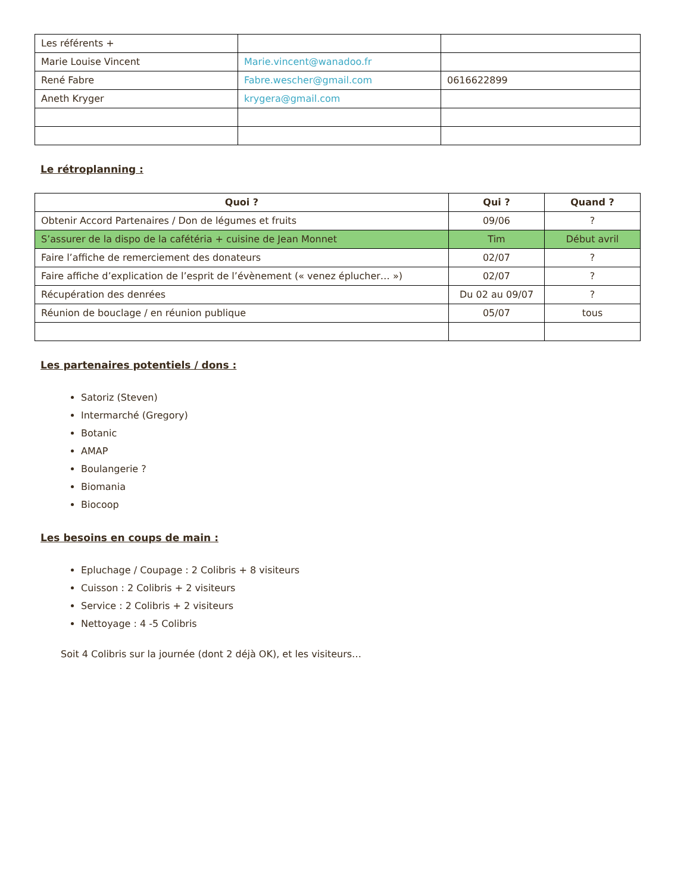| Les référents + | | |
| Marie Louise Vincent | Marie.vincent@wanadoo.fr | |
| René Fabre | Fabre.wescher@gmail.com | 0616622899 |
| Aneth Kryger | krygera@gmail.com | |
Le rétroplanning :
| Quoi ? | Qui ? | Quand ? |
| --- | --- | --- |
| Obtenir Accord Partenaires / Don de légumes et fruits | 09/06 | ? |
| S’assurer de la dispo de la cafétéria + cuisine de Jean Monnet | Tim | Début avril |
| Faire l’affiche de remerciement des donateurs | 02/07 | ? |
| Faire affiche d’explication de l’esprit de l’évènement (« venez éplucher… ») | 02/07 | ? |
| Récupération des denrées | Du 02 au 09/07 | ? |
| Réunion de bouclage / en réunion publique | 05/07 | tous |
Les partenaires potentiels / dons :
Satoriz (Steven)
Intermarché (Gregory)
Botanic
AMAP
Boulangerie ?
Biomania
Biocoop
Les besoins en coups de main :
Epluchage / Coupage : 2 Colibris + 8 visiteurs
Cuisson : 2 Colibris + 2 visiteurs
Service : 2 Colibris + 2 visiteurs
Nettoyage : 4 -5 Colibris
Soit 4 Colibris sur la journée (dont 2 déjà OK), et les visiteurs…